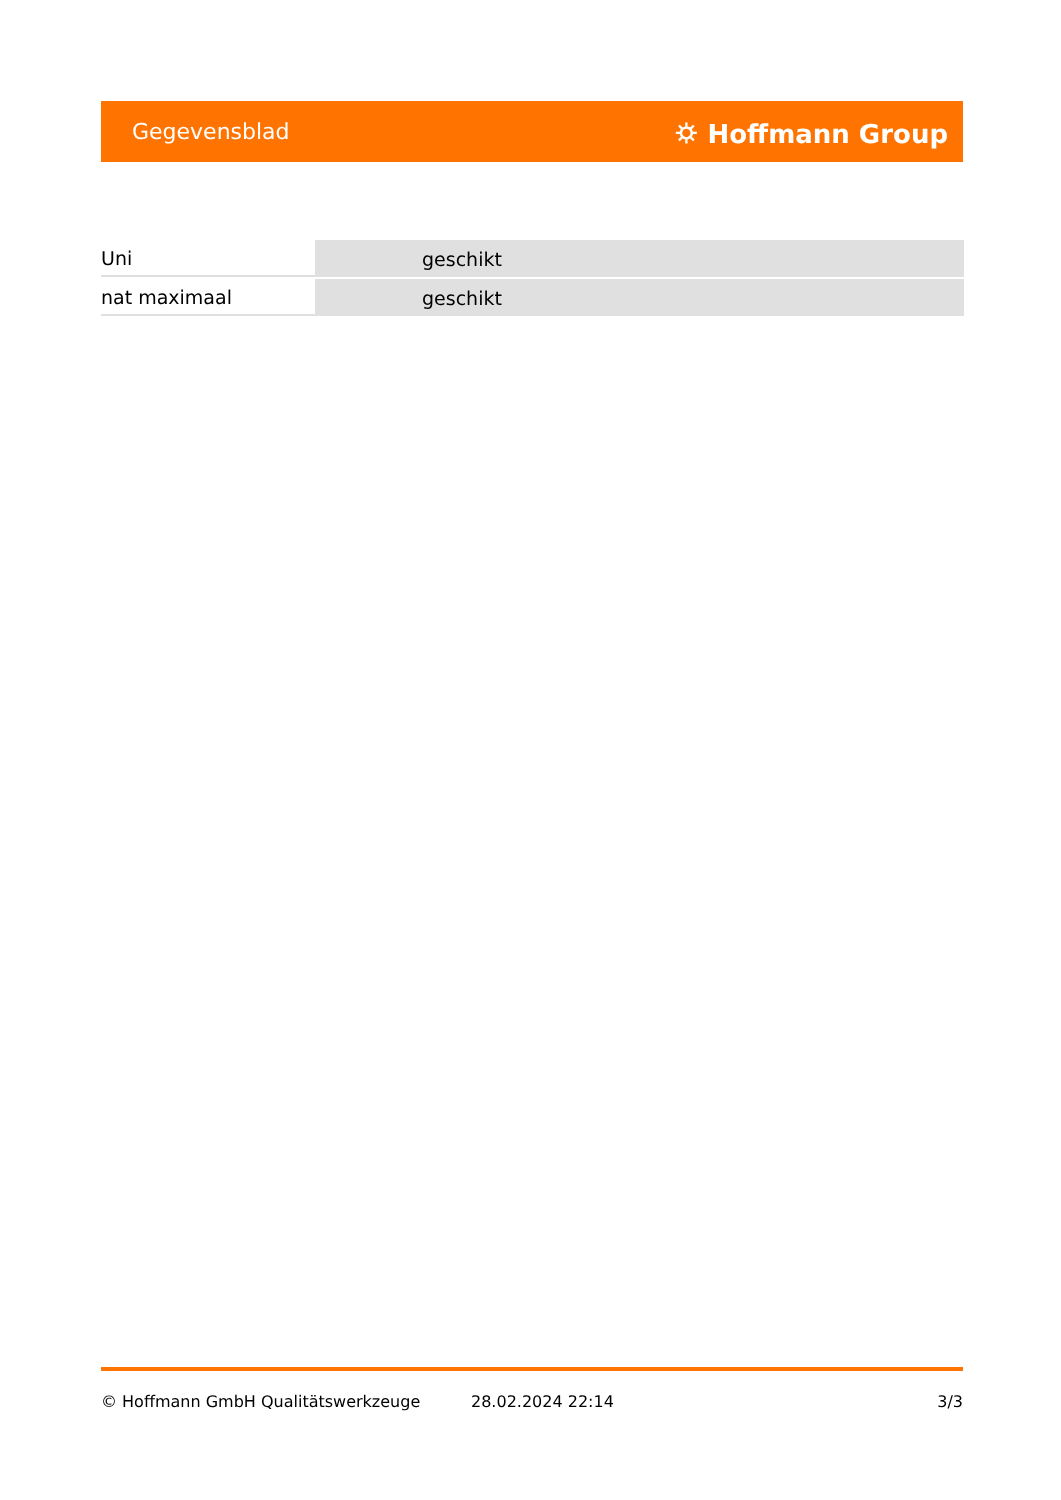Gegevensblad ⛭ Hoffmann Group
| Uni | geschikt |
| nat maximaal | geschikt |
© Hoffmann GmbH Qualitätswerkzeuge 28.02.2024 22:14 3/3